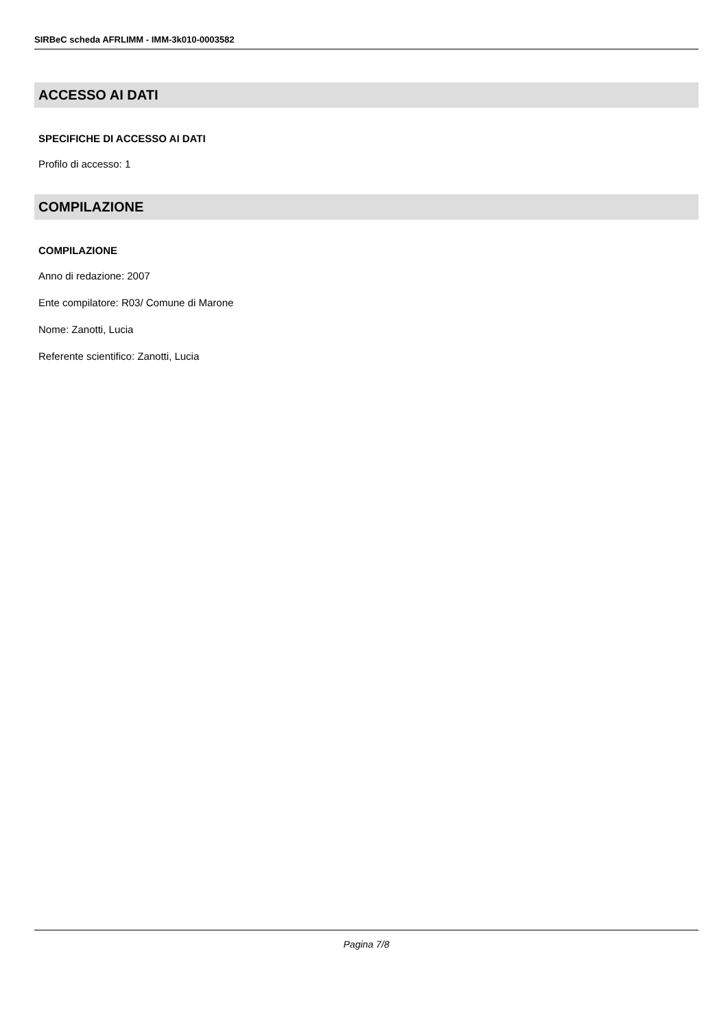SIRBeC scheda AFRLIMM - IMM-3k010-0003582
ACCESSO AI DATI
SPECIFICHE DI ACCESSO AI DATI
Profilo di accesso: 1
COMPILAZIONE
COMPILAZIONE
Anno di redazione: 2007
Ente compilatore: R03/ Comune di Marone
Nome: Zanotti, Lucia
Referente scientifico: Zanotti, Lucia
Pagina 7/8